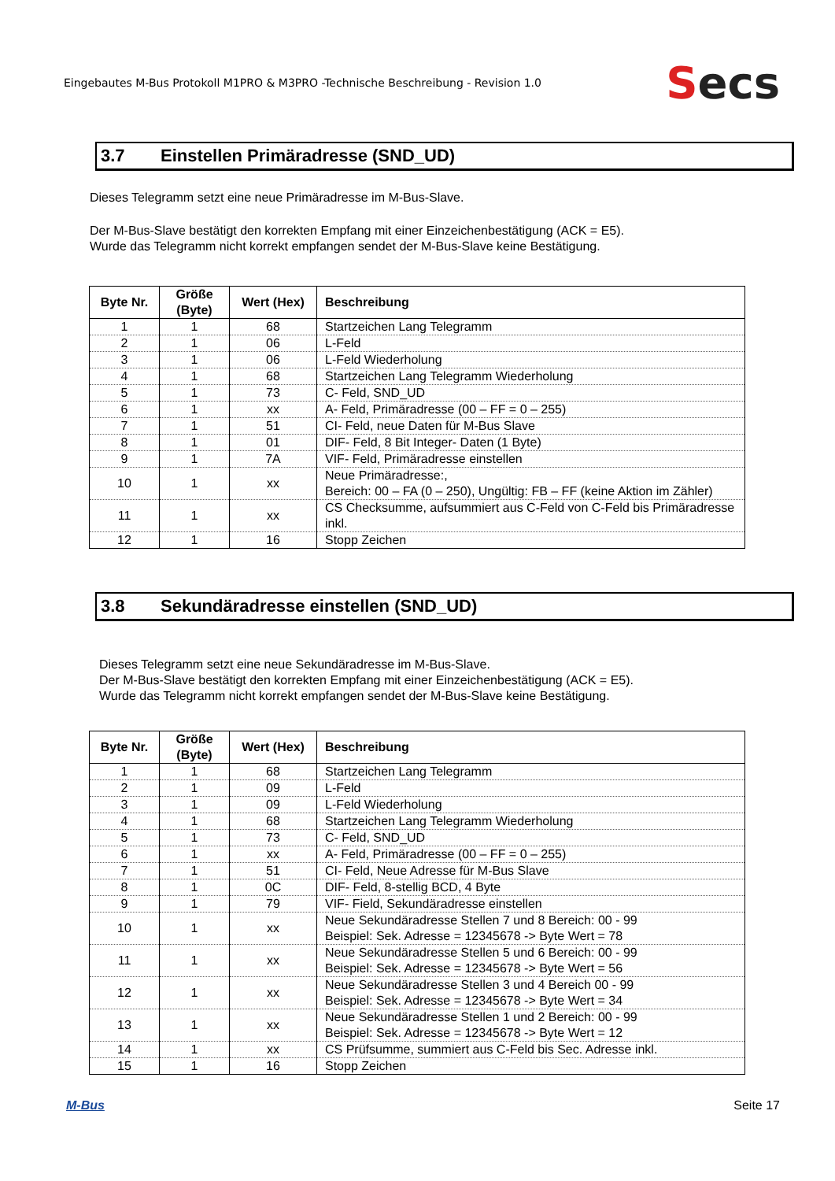Eingebautes M-Bus Protokoll M1PRO & M3PRO -Technische Beschreibung - Revision 1.0
Secs
3.7 Einstellen Primäradresse (SND_UD)
Dieses Telegramm setzt eine neue Primäradresse im M-Bus-Slave.
Der M-Bus-Slave bestätigt den korrekten Empfang mit einer Einzeichenbestätigung (ACK = E5).
Wurde das Telegramm nicht korrekt empfangen sendet der M-Bus-Slave keine Bestätigung.
| Byte Nr. | Größe (Byte) | Wert (Hex) | Beschreibung |
| --- | --- | --- | --- |
| 1 | 1 | 68 | Startzeichen Lang Telegramm |
| 2 | 1 | 06 | L-Feld |
| 3 | 1 | 06 | L-Feld Wiederholung |
| 4 | 1 | 68 | Startzeichen Lang Telegramm Wiederholung |
| 5 | 1 | 73 | C- Feld, SND_UD |
| 6 | 1 | xx | A- Feld, Primäradresse (00 – FF = 0 – 255) |
| 7 | 1 | 51 | CI- Feld, neue Daten für M-Bus Slave |
| 8 | 1 | 01 | DIF- Feld, 8 Bit Integer- Daten (1 Byte) |
| 9 | 1 | 7A | VIF- Feld, Primäradresse einstellen |
| 10 | 1 | xx | Neue Primäradresse:, Bereich: 00 – FA (0 – 250), Ungültig: FB – FF (keine Aktion im Zähler) |
| 11 | 1 | xx | CS Checksumme, aufsummiert aus C-Feld von C-Feld bis Primäradresse inkl. |
| 12 | 1 | 16 | Stopp Zeichen |
3.8 Sekundäradresse einstellen (SND_UD)
Dieses Telegramm setzt eine neue Sekundäradresse im M-Bus-Slave.
Der M-Bus-Slave bestätigt den korrekten Empfang mit einer Einzeichenbestätigung (ACK = E5).
Wurde das Telegramm nicht korrekt empfangen sendet der M-Bus-Slave keine Bestätigung.
| Byte Nr. | Größe (Byte) | Wert (Hex) | Beschreibung |
| --- | --- | --- | --- |
| 1 | 1 | 68 | Startzeichen Lang Telegramm |
| 2 | 1 | 09 | L-Feld |
| 3 | 1 | 09 | L-Feld Wiederholung |
| 4 | 1 | 68 | Startzeichen Lang Telegramm Wiederholung |
| 5 | 1 | 73 | C- Feld, SND_UD |
| 6 | 1 | xx | A- Feld, Primäradresse (00 – FF = 0 – 255) |
| 7 | 1 | 51 | CI- Feld, Neue Adresse für M-Bus Slave |
| 8 | 1 | 0C | DIF- Feld, 8-stellig BCD, 4 Byte |
| 9 | 1 | 79 | VIF- Field, Sekundäradresse einstellen |
| 10 | 1 | xx | Neue Sekundäradresse Stellen 7 und 8 Bereich: 00 - 99 Beispiel: Sek. Adresse = 12345678 -> Byte Wert = 78 |
| 11 | 1 | xx | Neue Sekundäradresse Stellen 5 und 6 Bereich: 00 - 99 Beispiel: Sek. Adresse = 12345678 -> Byte Wert = 56 |
| 12 | 1 | xx | Neue Sekundäradresse Stellen 3 und 4 Bereich 00 - 99 Beispiel: Sek. Adresse = 12345678 -> Byte Wert = 34 |
| 13 | 1 | xx | Neue Sekundäradresse Stellen 1 und 2 Bereich: 00 - 99 Beispiel: Sek. Adresse = 12345678 -> Byte Wert = 12 |
| 14 | 1 | xx | CS Prüfsumme, summiert aus C-Feld bis Sec. Adresse inkl. |
| 15 | 1 | 16 | Stopp Zeichen |
M-Bus Seite 17